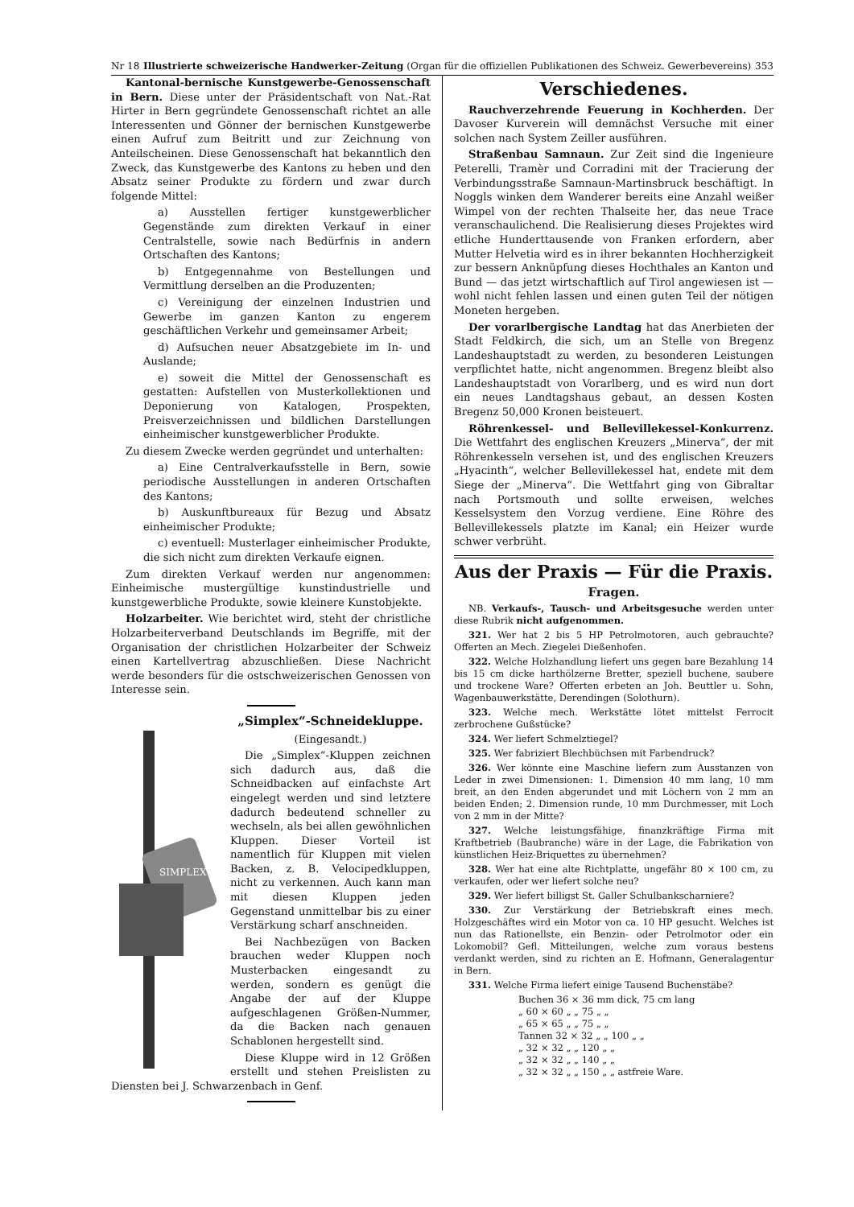Nr 18 Illustrierte schweizerische Handwerker-Zeitung (Organ für die offiziellen Publikationen des Schweiz. Gewerbevereins) 353
Kantonal-bernische Kunstgewerbe-Genossenschaft in Bern. Diese unter der Präsidentschaft von Nat.-Rat Hirter in Bern gegründete Genossenschaft richtet an alle Interessenten und Gönner der bernischen Kunstgewerbe einen Aufruf zum Beitritt und zur Zeichnung von Anteilscheinen. Diese Genossenschaft hat bekanntlich den Zweck, das Kunstgewerbe des Kantons zu heben und den Absatz seiner Produkte zu fördern und zwar durch folgende Mittel:
a) Ausstellen fertiger kunstgewerblicher Gegenstände zum direkten Verkauf in einer Centralstelle, sowie nach Bedürfnis in andern Ortschaften des Kantons;
b) Entgegennahme von Bestellungen und Vermittlung derselben an die Produzenten;
c) Vereinigung der einzelnen Industrien und Gewerbe im ganzen Kanton zu engerem geschäftlichen Verkehr und gemeinsamer Arbeit;
d) Aufsuchen neuer Absatzgebiete im In- und Auslande;
e) soweit die Mittel der Genossenschaft es gestatten: Aufstellen von Musterkollektionen und Deponierung von Katalogen, Prospekten, Preisverzeichnissen und bildlichen Darstellungen einheimischer kunstgewerblicher Produkte.
Zu diesem Zwecke werden gegründet und unterhalten:
a) Eine Centralverkaufsstelle in Bern, sowie periodische Ausstellungen in anderen Ortschaften des Kantons;
b) Auskunftbureaux für Bezug und Absatz einheimischer Produkte;
c) eventuell: Musterlager einheimischer Produkte, die sich nicht zum direkten Verkaufe eignen.
Zum direkten Verkauf werden nur angenommen: Einheimische mustergültige kunstindustrielle und kunstgewerbliche Produkte, sowie kleinere Kunstobjekte.
Holzarbeiter. Wie berichtet wird, steht der christliche Holzarbeiterverband Deutschlands im Begriffe, mit der Organisation der christlichen Holzarbeiter der Schweiz einen Kartellvertrag abzuschließen. Diese Nachricht werde besonders für die ostschweizerischen Genossen von Interesse sein.
SIMPLEX
„Simplex“-Schneidekluppe.
(Eingesandt.)
Die „Simplex“-Kluppen zeichnen sich dadurch aus, daß die Schneidbacken auf einfachste Art eingelegt werden und sind letztere dadurch bedeutend schneller zu wechseln, als bei allen gewöhnlichen Kluppen. Dieser Vorteil ist namentlich für Kluppen mit vielen Backen, z. B. Velocipedkluppen, nicht zu verkennen. Auch kann man mit diesen Kluppen jeden Gegenstand unmittelbar bis zu einer Verstärkung scharf anschneiden.
Bei Nachbezügen von Backen brauchen weder Kluppen noch Musterbacken eingesandt zu werden, sondern es genügt die Angabe der auf der Kluppe aufgeschlagenen Größen-Nummer, da die Backen nach genauen Schablonen hergestellt sind.
Diese Kluppe wird in 12 Größen erstellt und stehen Preislisten zu Diensten bei J. Schwarzenbach in Genf.
Verschiedenes.
Rauchverzehrende Feuerung in Kochherden. Der Davoser Kurverein will demnächst Versuche mit einer solchen nach System Zeiller ausführen.
Straßenbau Samnaun. Zur Zeit sind die Ingenieure Peterelli, Tramèr und Corradini mit der Tracierung der Verbindungsstraße Samnaun-Martinsbruck beschäftigt. In Noggls winken dem Wanderer bereits eine Anzahl weißer Wimpel von der rechten Thalseite her, das neue Trace veranschaulichend. Die Realisierung dieses Projektes wird etliche Hunderttausende von Franken erfordern, aber Mutter Helvetia wird es in ihrer bekannten Hochherzigkeit zur bessern Anknüpfung dieses Hochthales an Kanton und Bund — das jetzt wirtschaftlich auf Tirol angewiesen ist — wohl nicht fehlen lassen und einen guten Teil der nötigen Moneten hergeben.
Der vorarlbergische Landtag hat das Anerbieten der Stadt Feldkirch, die sich, um an Stelle von Bregenz Landeshauptstadt zu werden, zu besonderen Leistungen verpflichtet hatte, nicht angenommen. Bregenz bleibt also Landeshauptstadt von Vorarlberg, und es wird nun dort ein neues Landtagshaus gebaut, an dessen Kosten Bregenz 50,000 Kronen beisteuert.
Röhrenkessel- und Bellevillekessel-Konkurrenz. Die Wettfahrt des englischen Kreuzers „Minerva“, der mit Röhrenkesseln versehen ist, und des englischen Kreuzers „Hyacinth“, welcher Bellevillekessel hat, endete mit dem Siege der „Minerva“. Die Wettfahrt ging von Gibraltar nach Portsmouth und sollte erweisen, welches Kesselsystem den Vorzug verdiene. Eine Röhre des Bellevillekessels platzte im Kanal; ein Heizer wurde schwer verbrüht.
Aus der Praxis — Für die Praxis.
Fragen.
NB. Verkaufs-, Tausch- und Arbeitsgesuche werden unter diese Rubrik nicht aufgenommen.
321. Wer hat 2 bis 5 HP Petrolmotoren, auch gebrauchte? Offerten an Mech. Ziegelei Dießenhofen.
322. Welche Holzhandlung liefert uns gegen bare Bezahlung 14 bis 15 cm dicke harthölzerne Bretter, speziell buchene, saubere und trockene Ware? Offerten erbeten an Joh. Beuttler u. Sohn, Wagenbauwerkstätte, Derendingen (Solothurn).
323. Welche mech. Werkstätte lötet mittelst Ferrocit zerbrochene Gußstücke?
324. Wer liefert Schmelztiegel?
325. Wer fabriziert Blechbüchsen mit Farbendruck?
326. Wer könnte eine Maschine liefern zum Ausstanzen von Leder in zwei Dimensionen: 1. Dimension 40 mm lang, 10 mm breit, an den Enden abgerundet und mit Löchern von 2 mm an beiden Enden; 2. Dimension runde, 10 mm Durchmesser, mit Loch von 2 mm in der Mitte?
327. Welche leistungsfähige, finanzkräftige Firma mit Kraftbetrieb (Baubranche) wäre in der Lage, die Fabrikation von künstlichen Heiz-Briquettes zu übernehmen?
328. Wer hat eine alte Richtplatte, ungefähr 80 × 100 cm, zu verkaufen, oder wer liefert solche neu?
329. Wer liefert billigst St. Galler Schulbankscharniere?
330. Zur Verstärkung der Betriebskraft eines mech. Holzgeschäftes wird ein Motor von ca. 10 HP gesucht. Welches ist nun das Rationellste, ein Benzin- oder Petrolmotor oder ein Lokomobil? Gefl. Mitteilungen, welche zum voraus bestens verdankt werden, sind zu richten an E. Hofmann, Generalagentur in Bern.
331. Welche Firma liefert einige Tausend Buchenstäbe?
Buchen 36 × 36 mm dick, 75 cm lang
„ 60 × 60 „ „ 75 „ „
„ 65 × 65 „ „ 75 „ „
Tannen 32 × 32 „ „ 100 „ „
„ 32 × 32 „ „ 120 „ „
„ 32 × 32 „ „ 140 „ „
„ 32 × 32 „ „ 150 „ „ astfreie Ware.